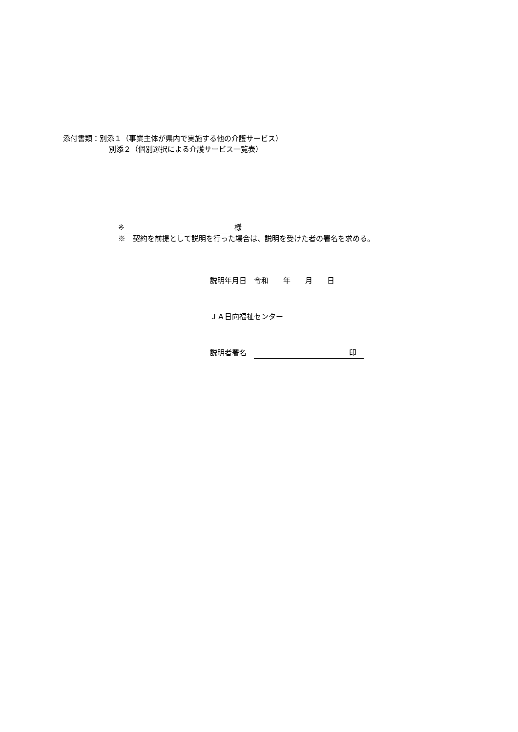添付書類：別添１（事業主体が県内で実施する他の介護サービス）
別添２（個別選択による介護サービス一覧表）
※ 様
※　契約を前提として説明を行った場合は、説明を受けた者の署名を求める。
説明年月日　令和　　年　　月　　日
ＪＡ日向福祉センター
説明者署名　印